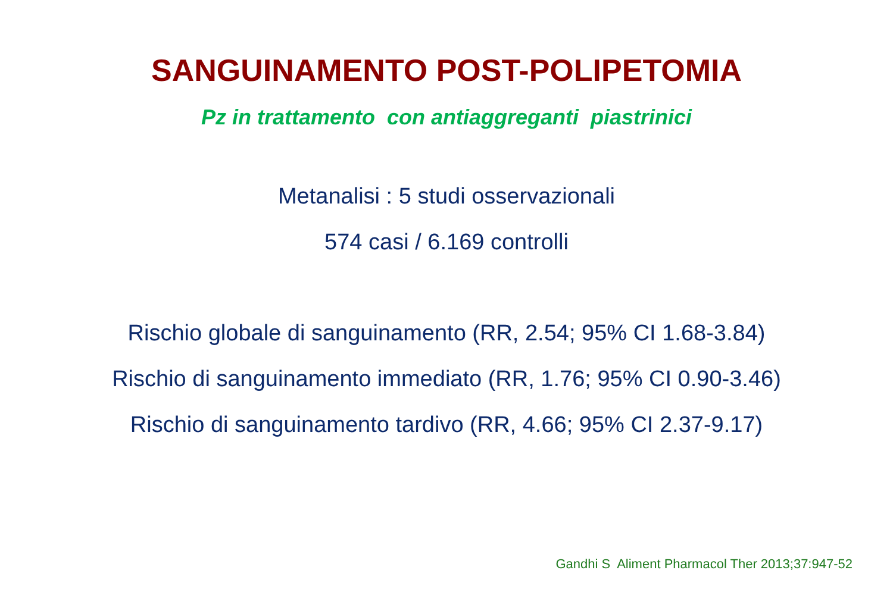SANGUINAMENTO POST-POLIPETOMIA
Pz in trattamento con antiaggreganti piastrinici
Metanalisi : 5 studi osservazionali
574 casi / 6.169 controlli
Rischio globale di sanguinamento (RR, 2.54; 95% CI 1.68-3.84)
Rischio di sanguinamento immediato (RR, 1.76; 95% CI 0.90-3.46)
Rischio di sanguinamento tardivo (RR, 4.66; 95% CI 2.37-9.17)
Gandhi S Aliment Pharmacol Ther 2013;37:947-52